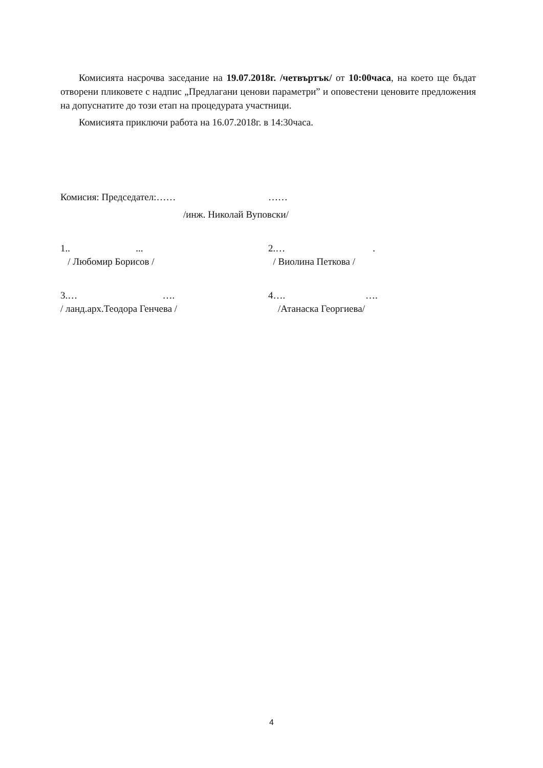Комисията насрочва заседание на 19.07.2018г. /четвъртък/ от 10:00часа, на което ще бъдат отворени пликовете с надпис „Предлагани ценови параметри” и оповестени ценовите предложения на допуснатите до този етап на процедурата участници.
Комисията приключи работа на 16.07.2018г. в 14:30часа.
Комисия: Председател:…… ……
/инж. Николай Вуповски/
1.. ... 2.… .
/ Любомир Борисов / / Виолина Петкова /
3.… ….
4…. ….
/ ланд.арх.Теодора Генчева / /Атанаска Георгиева/
4